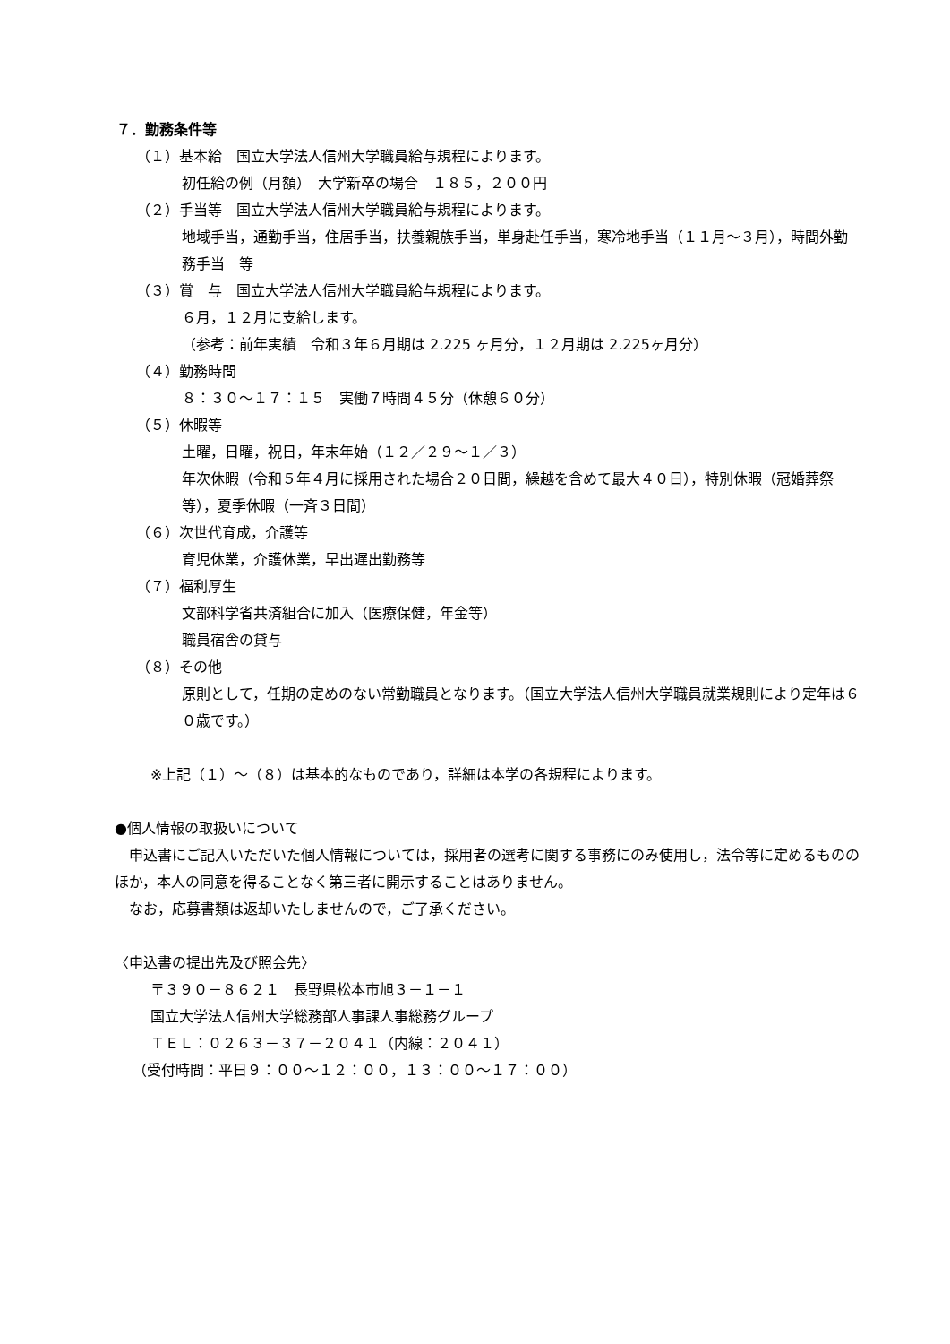７．勤務条件等
（１）基本給　国立大学法人信州大学職員給与規程によります。
初任給の例（月額）　大学新卒の場合　１８５，２００円
（２）手当等　国立大学法人信州大学職員給与規程によります。
地域手当，通勤手当，住居手当，扶養親族手当，単身赴任手当，寒冷地手当（１１月～３月），時間外勤務手当　等
（３）賞　与　国立大学法人信州大学職員給与規程によります。
６月，１２月に支給します。
（参考：前年実績　令和３年６月期は 2.225 ヶ月分，１２月期は 2.225ヶ月分）
（４）勤務時間
８：３０～１７：１５　実働７時間４５分（休憩６０分）
（５）休暇等
土曜，日曜，祝日，年末年始（１２／２９～１／３）
年次休暇（令和５年４月に採用された場合２０日間，繰越を含めて最大４０日），特別休暇（冠婚葬祭等），夏季休暇（一斉３日間）
（６）次世代育成，介護等
育児休業，介護休業，早出遅出勤務等
（７）福利厚生
文部科学省共済組合に加入（医療保健，年金等）
職員宿舎の貸与
（８）その他
原則として，任期の定めのない常勤職員となります。（国立大学法人信州大学職員就業規則により定年は６０歳です。）
※上記（１）～（８）は基本的なものであり，詳細は本学の各規程によります。
●個人情報の取扱いについて
　申込書にご記入いただいた個人情報については，採用者の選考に関する事務にのみ使用し，法令等に定めるもののほか，本人の同意を得ることなく第三者に開示することはありません。
　なお，応募書類は返却いたしませんので，ご了承ください。
〈申込書の提出先及び照会先〉
〒３９０－８６２１　長野県松本市旭３－１－１
国立大学法人信州大学総務部人事課人事総務グループ
ＴＥＬ：０２６３－３７－２０４１（内線：２０４１）
（受付時間：平日９：００～１２：００，１３：００～１７：００）